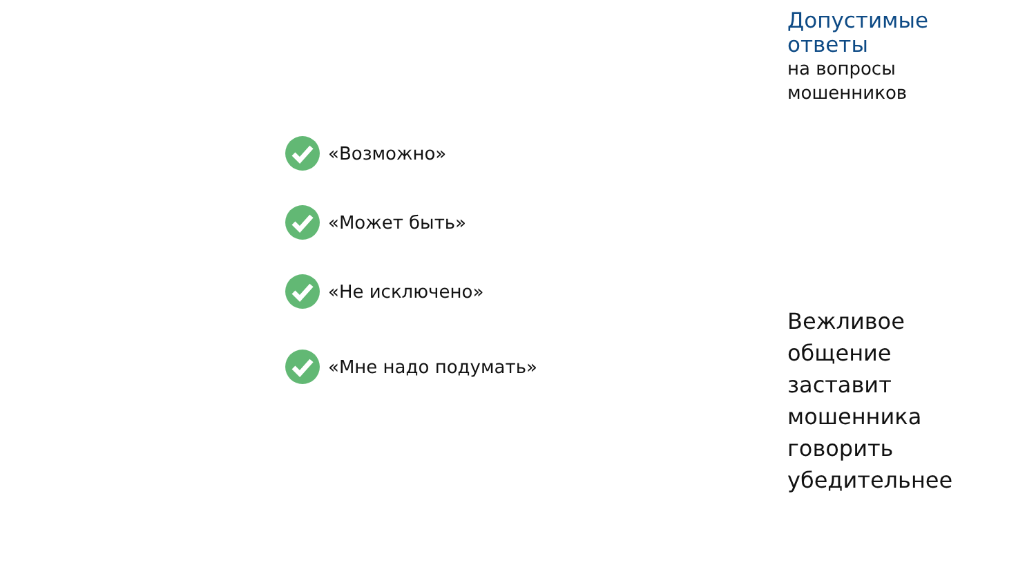«Возможно»
«Может быть»
«Не исключено»
«Мне надо подумать»
Допустимые
ответы
на вопросы
мошенников
Вежливое
общение
заставит
мошенника
говорить
убедительнее